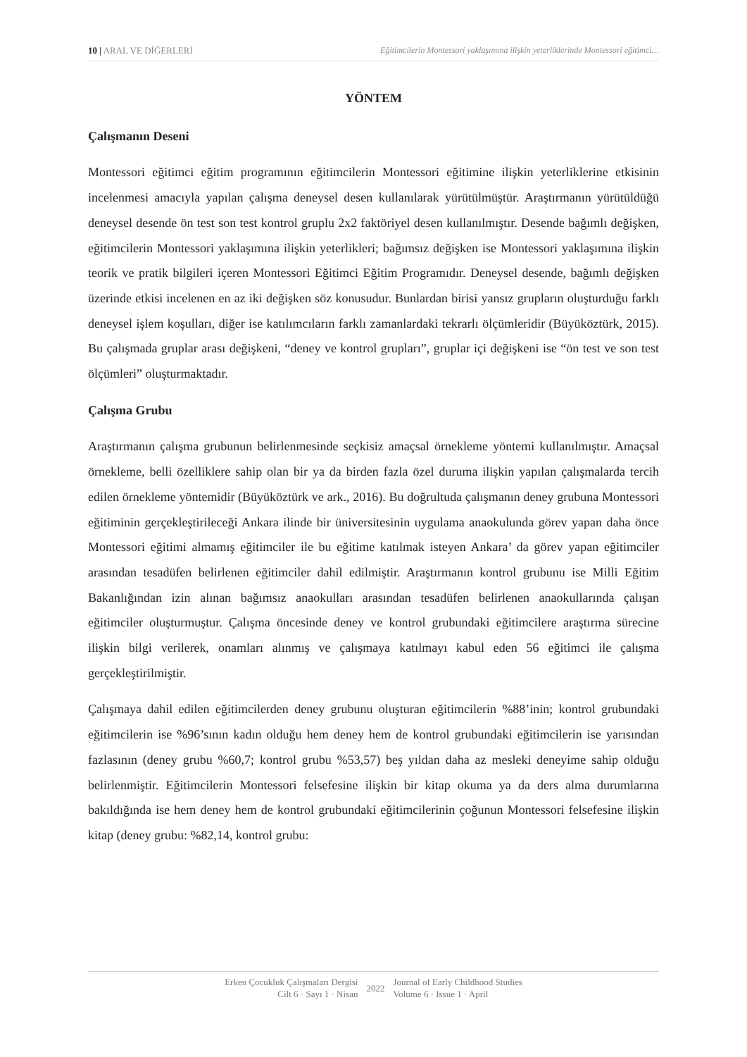10 | ARAL VE DİĞERLERİ Eğitimcilerin Montessori yaklaşımına ilişkin yeterliklerinde Montessori eğitimci…
YÖNTEM
Çalışmanın Deseni
Montessori eğitimci eğitim programının eğitimcilerin Montessori eğitimine ilişkin yeterliklerine etkisinin incelenmesi amacıyla yapılan çalışma deneysel desen kullanılarak yürütülmüştür. Araştırmanın yürütüldüğü deneysel desende ön test son test kontrol gruplu 2x2 faktöriyel desen kullanılmıştır. Desende bağımlı değişken, eğitimcilerin Montessori yaklaşımına ilişkin yeterlikleri; bağımsız değişken ise Montessori yaklaşımına ilişkin teorik ve pratik bilgileri içeren Montessori Eğitimci Eğitim Programıdır. Deneysel desende, bağımlı değişken üzerinde etkisi incelenen en az iki değişken söz konusudur. Bunlardan birisi yansız grupların oluşturduğu farklı deneysel işlem koşulları, diğer ise katılımcıların farklı zamanlardaki tekrarlı ölçümleridir (Büyüköztürk, 2015). Bu çalışmada gruplar arası değişkeni, “deney ve kontrol grupları”, gruplar içi değişkeni ise “ön test ve son test ölçümleri” oluşturmaktadır.
Çalışma Grubu
Araştırmanın çalışma grubunun belirlenmesinde seçkisiz amaçsal örnekleme yöntemi kullanılmıştır. Amaçsal örnekleme, belli özelliklere sahip olan bir ya da birden fazla özel duruma ilişkin yapılan çalışmalarda tercih edilen örnekleme yöntemidir (Büyüköztürk ve ark., 2016). Bu doğrultuda çalışmanın deney grubuna Montessori eğitiminin gerçekleştirileceği Ankara ilinde bir üniversitesinin uygulama anaokulunda görev yapan daha önce Montessori eğitimi almamış eğitimciler ile bu eğitime katılmak isteyen Ankara’ da görev yapan eğitimciler arasından tesadüfen belirlenen eğitimciler dahil edilmiştir. Araştırmanın kontrol grubunu ise Milli Eğitim Bakanlığından izin alınan bağımsız anaokulları arasından tesadüfen belirlenen anaokullarında çalışan eğitimciler oluşturmuştur. Çalışma öncesinde deney ve kontrol grubundaki eğitimcilere araştırma sürecine ilişkin bilgi verilerek, onamları alınmış ve çalışmaya katılmayı kabul eden 56 eğitimci ile çalışma gerçekleştirilmiştir.
Çalışmaya dahil edilen eğitimcilerden deney grubunu oluşturan eğitimcilerin %88’inin; kontrol grubundaki eğitimcilerin ise %96’sının kadın olduğu hem deney hem de kontrol grubundaki eğitimcilerin ise yarısından fazlasının (deney grubu %60,7; kontrol grubu %53,57) beş yıldan daha az mesleki deneyime sahip olduğu belirlenmiştir. Eğitimcilerin Montessori felsefesine ilişkin bir kitap okuma ya da ders alma durumlarına bakıldığında ise hem deney hem de kontrol grubundaki eğitimcilerinin çoğunun Montessori felsefesine ilişkin kitap (deney grubu: %82,14, kontrol grubu:
Erken Çocukluk Çalışmaları Dergisi
Cilt 6 · Sayı 1 · Nisan
2022 Journal of Early Childhood Studies
Volume 6 · Issue 1 · April